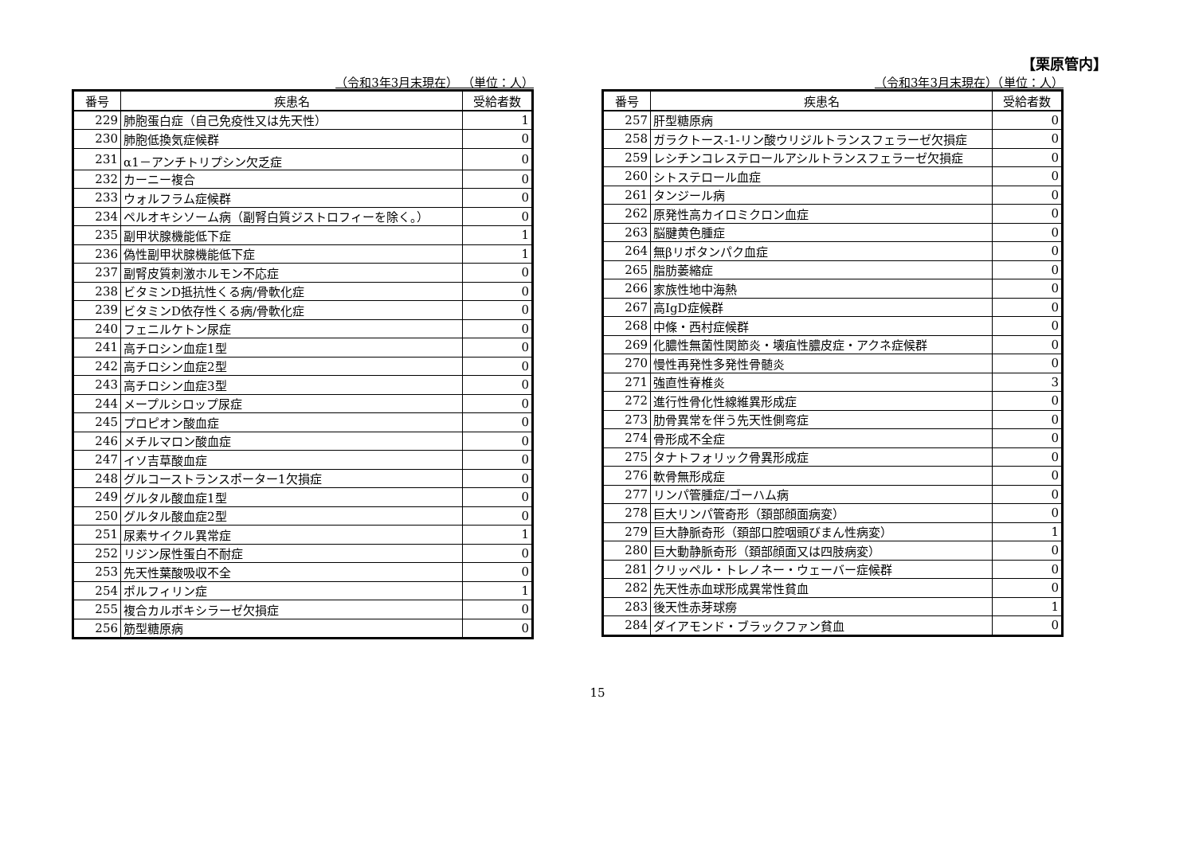【栗原管内】
（令和3年3月末現在） （単位：人）
| 番号 | 疾患名 | 受給者数 |
| --- | --- | --- |
| 229 | 肺胞蛋白症（自己免疫性又は先天性） | 1 |
| 230 | 肺胞低換気症候群 | 0 |
| 231 | α1－アンチトリプシン欠乏症 | 0 |
| 232 | カーニー複合 | 0 |
| 233 | ウォルフラム症候群 | 0 |
| 234 | ペルオキシソーム病（副腎白質ジストロフィーを除く。） | 0 |
| 235 | 副甲状腺機能低下症 | 1 |
| 236 | 偽性副甲状腺機能低下症 | 1 |
| 237 | 副腎皮質刺激ホルモン不応症 | 0 |
| 238 | ビタミンD抵抗性くる病/骨軟化症 | 0 |
| 239 | ビタミンD依存性くる病/骨軟化症 | 0 |
| 240 | フェニルケトン尿症 | 0 |
| 241 | 高チロシン血症1型 | 0 |
| 242 | 高チロシン血症2型 | 0 |
| 243 | 高チロシン血症3型 | 0 |
| 244 | メープルシロップ尿症 | 0 |
| 245 | プロピオン酸血症 | 0 |
| 246 | メチルマロン酸血症 | 0 |
| 247 | イソ吉草酸血症 | 0 |
| 248 | グルコーストランスポーター1欠損症 | 0 |
| 249 | グルタル酸血症1型 | 0 |
| 250 | グルタル酸血症2型 | 0 |
| 251 | 尿素サイクル異常症 | 1 |
| 252 | リジン尿性蛋白不耐症 | 0 |
| 253 | 先天性葉酸吸収不全 | 0 |
| 254 | ポルフィリン症 | 1 |
| 255 | 複合カルボキシラーゼ欠損症 | 0 |
| 256 | 筋型糖原病 | 0 |
（令和3年3月末現在）（単位：人）
| 番号 | 疾患名 | 受給者数 |
| --- | --- | --- |
| 257 | 肝型糖原病 | 0 |
| 258 | ガラクトース-1-リン酸ウリジルトランスフェラーゼ欠損症 | 0 |
| 259 | レシチンコレステロールアシルトランスフェラーゼ欠損症 | 0 |
| 260 | シトステロール血症 | 0 |
| 261 | タンジール病 | 0 |
| 262 | 原発性高カイロミクロン血症 | 0 |
| 263 | 脳腱黄色腫症 | 0 |
| 264 | 無βリポタンパク血症 | 0 |
| 265 | 脂肪萎縮症 | 0 |
| 266 | 家族性地中海熱 | 0 |
| 267 | 高IgD症候群 | 0 |
| 268 | 中條・西村症候群 | 0 |
| 269 | 化膿性無菌性関節炎・壊疽性膿皮症・アクネ症候群 | 0 |
| 270 | 慢性再発性多発性骨髄炎 | 0 |
| 271 | 強直性脊椎炎 | 3 |
| 272 | 進行性骨化性線維異形成症 | 0 |
| 273 | 肋骨異常を伴う先天性側弯症 | 0 |
| 274 | 骨形成不全症 | 0 |
| 275 | タナトフォリック骨異形成症 | 0 |
| 276 | 軟骨無形成症 | 0 |
| 277 | リンパ管腫症/ゴーハム病 | 0 |
| 278 | 巨大リンパ管奇形（頚部顔面病変） | 0 |
| 279 | 巨大静脈奇形（頚部口腔咽頭びまん性病変） | 1 |
| 280 | 巨大動静脈奇形（頚部顔面又は四肢病変） | 0 |
| 281 | クリッペル・トレノネー・ウェーバー症候群 | 0 |
| 282 | 先天性赤血球形成異常性貧血 | 0 |
| 283 | 後天性赤芽球癆 | 1 |
| 284 | ダイアモンド・ブラックファン貧血 | 0 |
15